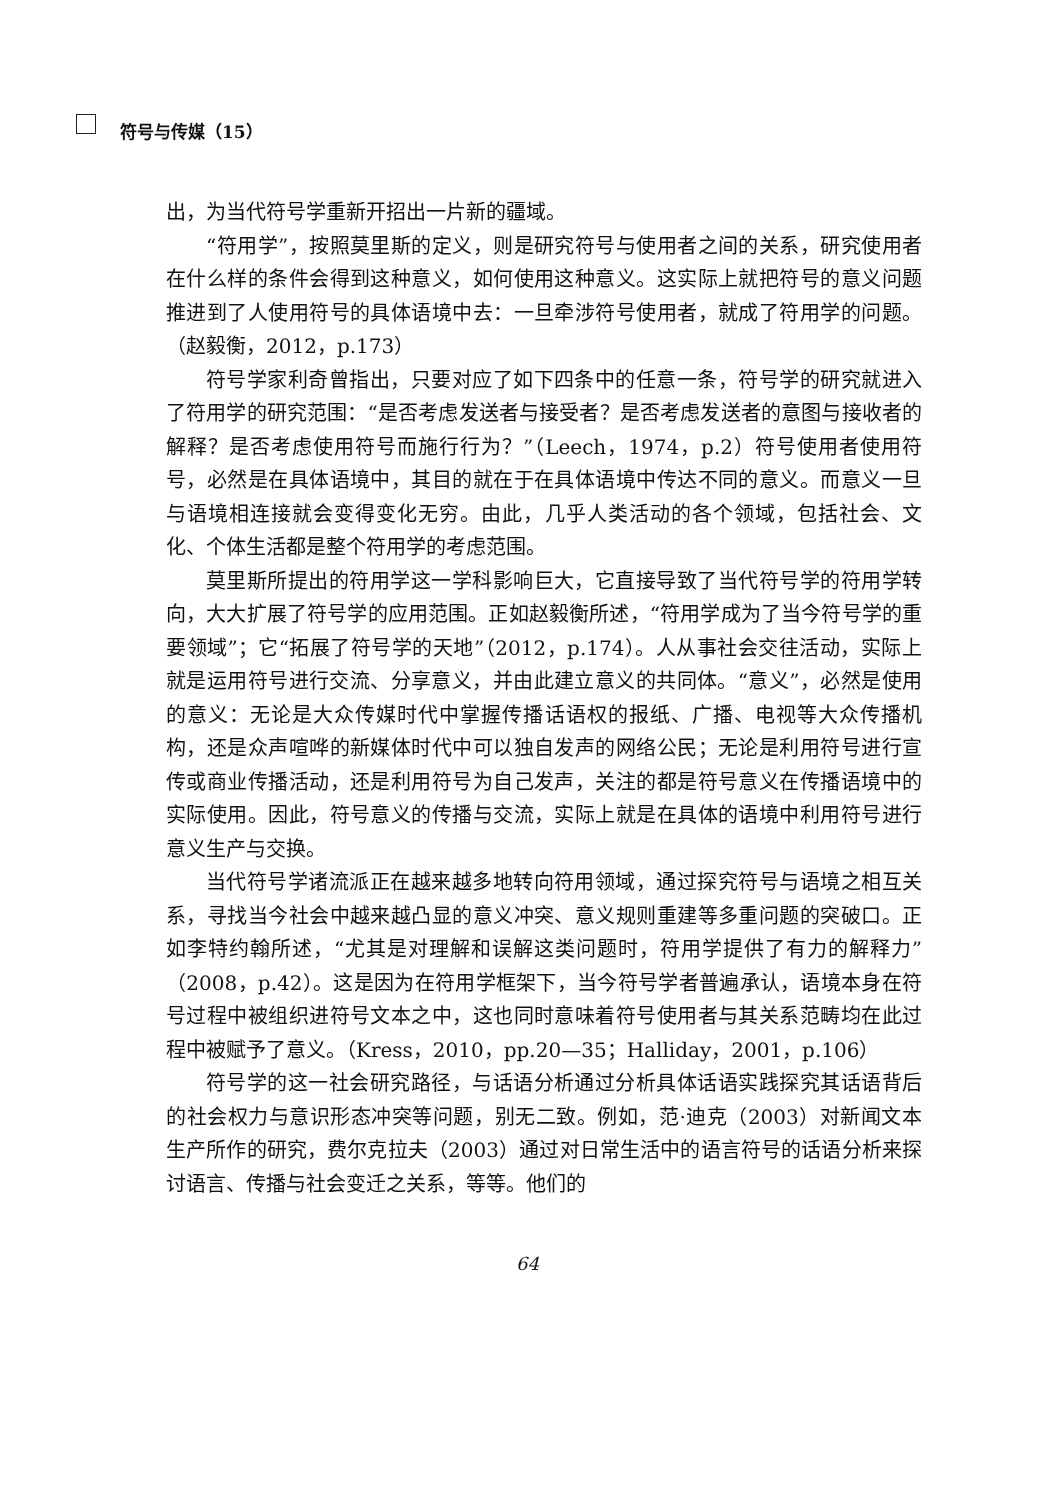符号与传媒（15）
出，为当代符号学重新开招出一片新的疆域。
“符用学”，按照莫里斯的定义，则是研究符号与使用者之间的关系，研究使用者在什么样的条件会得到这种意义，如何使用这种意义。这实际上就把符号的意义问题推进到了人使用符号的具体语境中去：一旦牵涉符号使用者，就成了符用学的问题。（赵毅衡，2012，p.173）
符号学家利奇曾指出，只要对应了如下四条中的任意一条，符号学的研究就进入了符用学的研究范围：“是否考虑发送者与接受者？是否考虑发送者的意图与接收者的解释？是否考虑使用符号而施行行为？”（Leech，1974，p.2）符号使用者使用符号，必然是在具体语境中，其目的就在于在具体语境中传达不同的意义。而意义一旦与语境相连接就会变得变化无穷。由此，几乎人类活动的各个领域，包括社会、文化、个体生活都是整个符用学的考虑范围。
莫里斯所提出的符用学这一学科影响巨大，它直接导致了当代符号学的符用学转向，大大扩展了符号学的应用范围。正如赵毅衡所述，“符用学成为了当今符号学的重要领域”；它“拓展了符号学的天地”（2012，p.174）。人从事社会交往活动，实际上就是运用符号进行交流、分享意义，并由此建立意义的共同体。“意义”，必然是使用的意义：无论是大众传媒时代中掌握传播话语权的报纸、广播、电视等大众传播机构，还是众声喧哗的新媒体时代中可以独自发声的网络公民；无论是利用符号进行宣传或商业传播活动，还是利用符号为自己发声，关注的都是符号意义在传播语境中的实际使用。因此，符号意义的传播与交流，实际上就是在具体的语境中利用符号进行意义生产与交换。
当代符号学诸流派正在越来越多地转向符用领域，通过探究符号与语境之相互关系，寻找当今社会中越来越凸显的意义冲突、意义规则重建等多重问题的突破口。正如李特约翰所述，“尤其是对理解和误解这类问题时，符用学提供了有力的解释力”（2008，p.42）。这是因为在符用学框架下，当今符号学者普遍承认，语境本身在符号过程中被组织进符号文本之中，这也同时意味着符号使用者与其关系范畴均在此过程中被赋予了意义。（Kress，2010，pp.20—35；Halliday，2001，p.106）
符号学的这一社会研究路径，与话语分析通过分析具体话语实践探究其话语背后的社会权力与意识形态冲突等问题，别无二致。例如，范·迪克（2003）对新闻文本生产所作的研究，费尔克拉夫（2003）通过对日常生活中的语言符号的话语分析来探讨语言、传播与社会变迁之关系，等等。他们的
64